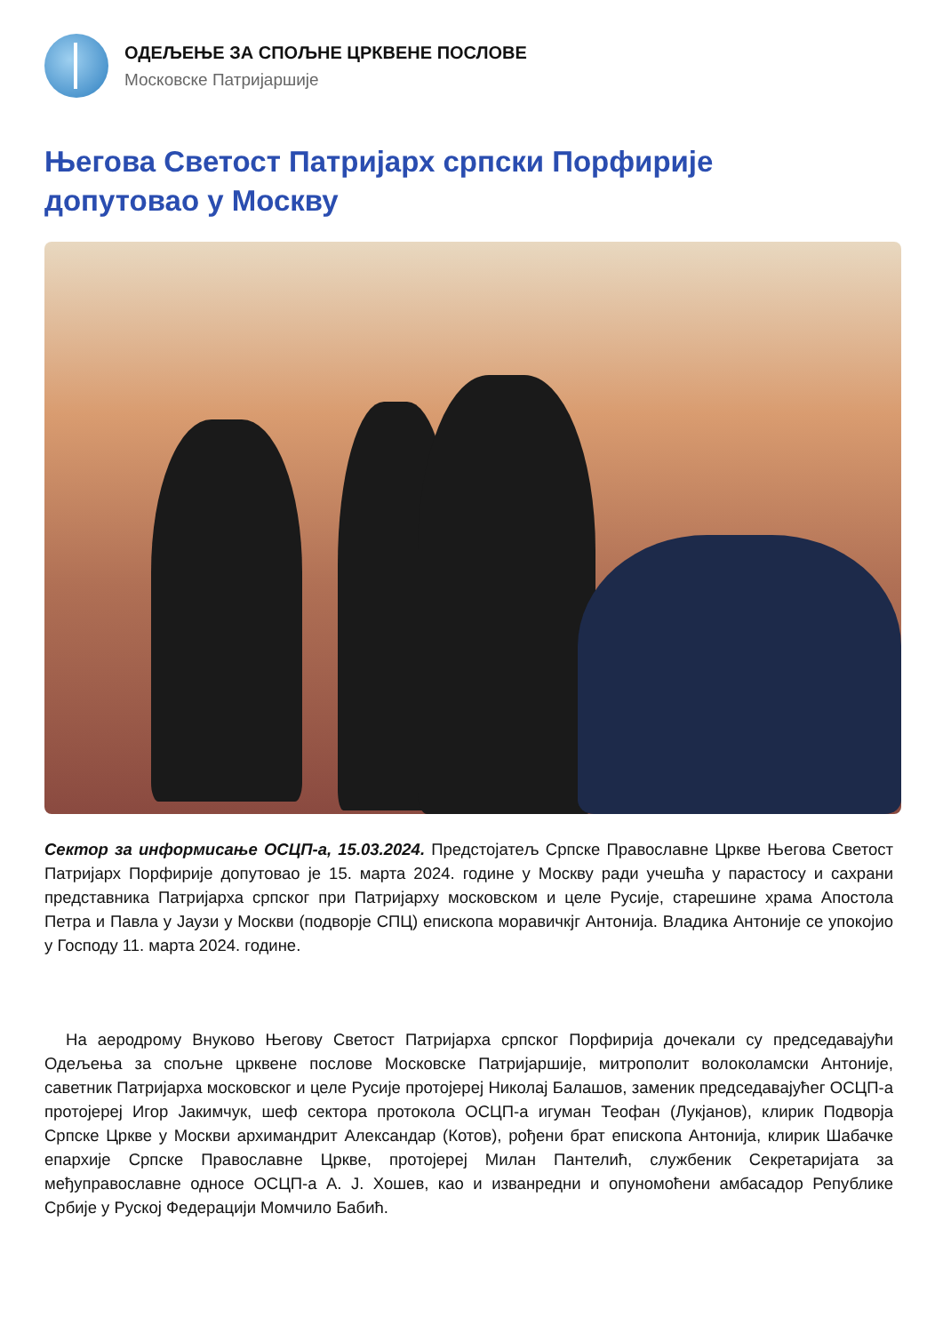ОДЕЉЕЊЕ ЗА СПОЉНЕ ЦРКВЕНЕ ПОСЛОВЕ
Московске Патријаршије
Његова Светост Патријарх српски Порфирије допутовао у Москву
Сектор за информисање ОСЦП-а, 15.03.2024. Предстојатељ Српске Православне Цркве Његова Светост Патријарх Порфирије допутовао је 15. марта 2024. године у Москву ради учешћа у парастосу и сахрани представника Патријарха српског при Патријарху московском и целе Русије, старешине храма Апостола Петра и Павла у Јаузи у Москви (подворје СПЦ) епископа моравичкјг Антонија. Владика Антоније се упокојио у Господу 11. марта 2024. године.
На аеродрому Внуково Његову Светост Патријарха српског Порфирија дочекали су председавајући Одељења за спољне црквене послове Московске Патријаршије, митрополит волоколамски Антоније, саветник Патријарха московског и целе Русије протојереј Николај Балашов, заменик председавајућег ОСЦП-а протојереј Игор Јакимчук, шеф сектора протокола ОСЦП-а игуман Теофан (Лукјанов), клирик Подворја Српске Цркве у Москви архимандрит Александар (Котов), рођени брат епископа Антонија, клирик Шабачке епархије Српске Православне Цркве, протојереј Милан Пантелић, службеник Секретаријата за међуправославне односе ОСЦП-а А. Ј. Хошев, као и изванредни и опуномоћени амбасадор Републике Србије у Руској Федерацији Момчило Бабић.